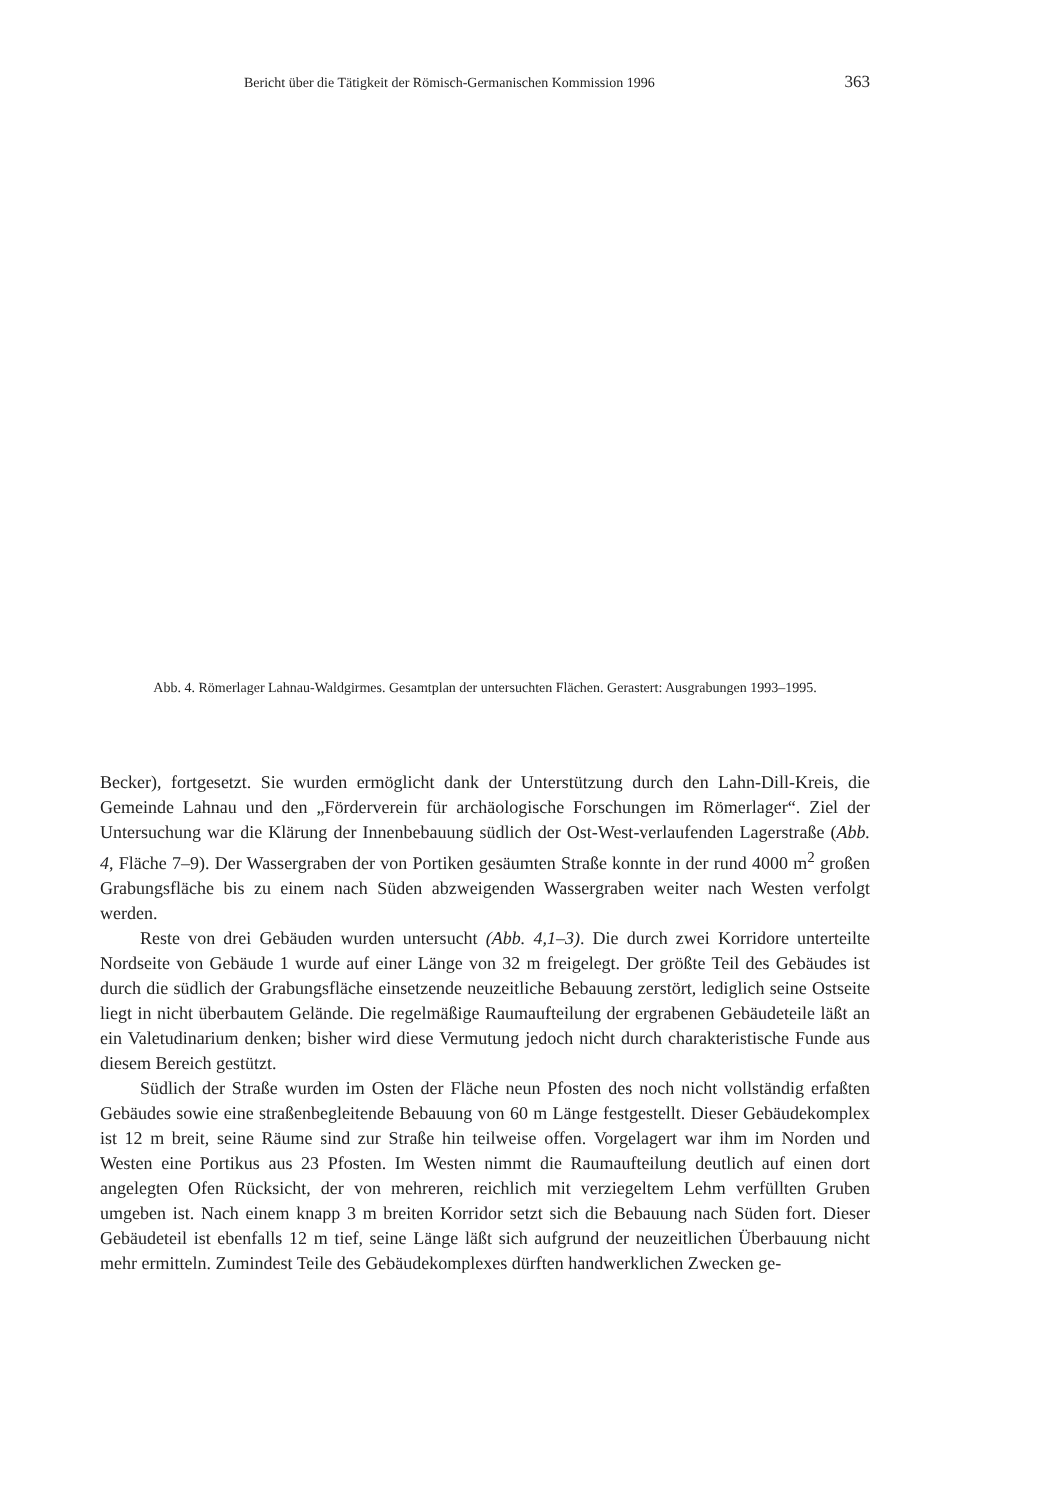Bericht über die Tätigkeit der Römisch-Germanischen Kommission 1996 363
Abb. 4. Römerlager Lahnau-Waldgirmes. Gesamtplan der untersuchten Flächen. Gerastert: Ausgrabungen 1993–1995.
Becker), fortgesetzt. Sie wurden ermöglicht dank der Unterstützung durch den Lahn-Dill-Kreis, die Gemeinde Lahnau und den „Förderverein für archäologische Forschungen im Römerlager“. Ziel der Untersuchung war die Klärung der Innenbebauung südlich der Ost-West-verlaufenden Lagerstraße (Abb. 4, Fläche 7–9). Der Wassergraben der von Portiken gesäumten Straße konnte in der rund 4000 m<sup>2</sup> großen Grabungsfläche bis zu einem nach Süden abzweigenden Wassergraben weiter nach Westen verfolgt werden.
Reste von drei Gebäuden wurden untersucht (Abb. 4,1–3). Die durch zwei Korridore unterteilte Nordseite von Gebäude 1 wurde auf einer Länge von 32 m freigelegt. Der größte Teil des Gebäudes ist durch die südlich der Grabungsfläche einsetzende neuzeitliche Bebauung zerstört, lediglich seine Ostseite liegt in nicht überbautem Gelände. Die regelmäßige Raumaufteilung der ergrabenen Gebäudeteile läßt an ein Valetudinarium denken; bisher wird diese Vermutung jedoch nicht durch charakteristische Funde aus diesem Bereich gestützt.
Südlich der Straße wurden im Osten der Fläche neun Pfosten des noch nicht vollständig erfaßten Gebäudes sowie eine straßenbegleitende Bebauung von 60 m Länge festgestellt. Dieser Gebäudekomplex ist 12 m breit, seine Räume sind zur Straße hin teilweise offen. Vorgelagert war ihm im Norden und Westen eine Portikus aus 23 Pfosten. Im Westen nimmt die Raumaufteilung deutlich auf einen dort angelegten Ofen Rücksicht, der von mehreren, reichlich mit verziegeltem Lehm verfüllten Gruben umgeben ist. Nach einem knapp 3 m breiten Korridor setzt sich die Bebauung nach Süden fort. Dieser Gebäudeteil ist ebenfalls 12 m tief, seine Länge läßt sich aufgrund der neuzeitlichen Überbauung nicht mehr ermitteln. Zumindest Teile des Gebäudekomplexes dürften handwerklichen Zwecken ge-